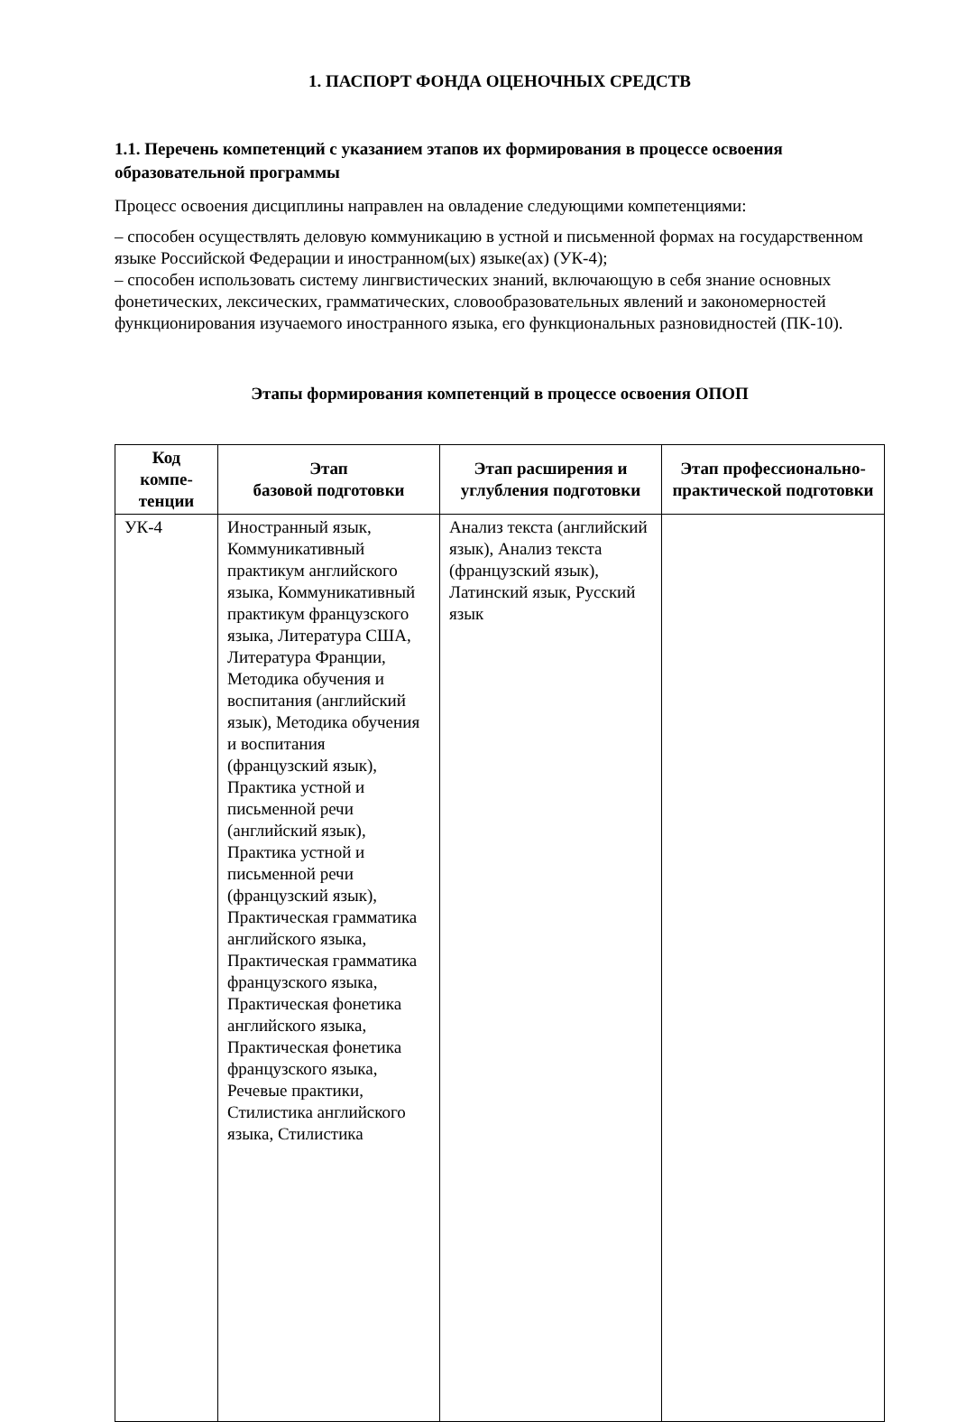1. ПАСПОРТ ФОНДА ОЦЕНОЧНЫХ СРЕДСТВ
1.1. Перечень компетенций с указанием этапов их формирования в процессе освоения образовательной программы
Процесс освоения дисциплины направлен на овладение следующими компетенциями:
– способен осуществлять деловую коммуникацию в устной и письменной формах на государственном языке Российской Федерации и иностранном(ых) языке(ах) (УК-4);
– способен использовать систему лингвистических знаний, включающую в себя знание основных фонетических, лексических, грамматических, словообразовательных явлений и закономерностей функционирования изучаемого иностранного языка, его функциональных разновидностей (ПК-10).
Этапы формирования компетенций в процессе освоения ОПОП
| Код компе-тенции | Этап базовой подготовки | Этап расширения и углубления подготовки | Этап профессионально-практической подготовки |
| --- | --- | --- | --- |
| УК-4 | Иностранный язык, Коммуникативный практикум английского языка, Коммуникативный практикум французского языка, Литература США, Литература Франции, Методика обучения и воспитания (английский язык), Методика обучения и воспитания (французский язык), Практика устной и письменной речи (английский язык), Практика устной и письменной речи (французский язык), Практическая грамматика английского языка, Практическая грамматика французского языка, Практическая фонетика английского языка, Практическая фонетика французского языка, Речевые практики, Стилистика английского языка, Стилистика | Анализ текста (английский язык), Анализ текста (французский язык), Латинский язык, Русский язык | |